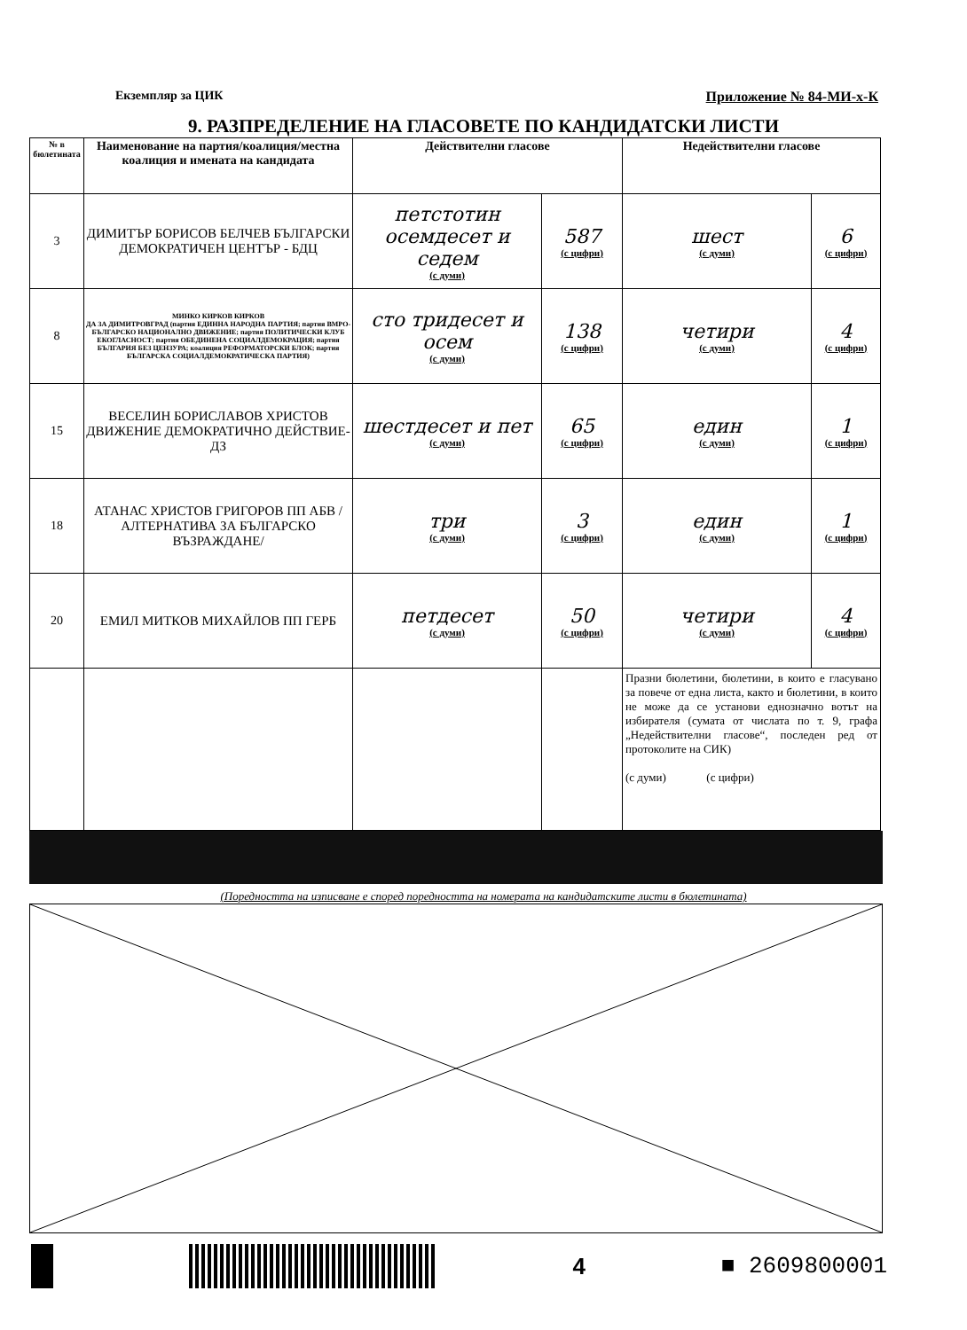Екземпляр за ЦИК Приложение № 84-МИ-х-К
9. РАЗПРЕДЕЛЕНИЕ НА ГЛАСОВЕТЕ ПО КАНДИДАТСКИ ЛИСТИ
| № в бюлетината | Наименование на партия/коалиция/местна коалиция и имената на кандидата | Действителни гласове | | Недействителни гласове | |
| --- | --- | --- | --- | --- | --- |
| 3 | ДИМИТЪР БОРИСОВ БЕЛЧЕВ БЪЛГАРСКИ ДЕМОКРАТИЧЕН ЦЕНТЪР - БДЦ | петстотин осемдесет и седем (с думи) | 587 (с цифри) | шест (с думи) | 6 (с цифри) |
| 8 | МИНКО КИРКОВ КИРКОВ ДА ЗА ДИМИТРОВГРАД (партия ЕДИННА НАРОДНА ПАРТИЯ; партия ВМРО-БЪЛГАРСКО НАЦИОНАЛНО ДВИЖЕНИЕ; партия ПОЛИТИЧЕСКИ КЛУБ ЕКОГЛАСНОСТ; партия ОБЕДИНЕНА СОЦИАЛДЕМОКРАЦИЯ; партия БЪЛГАРИЯ БЕЗ ЦЕНЗУРА; коалиция РЕФОРМАТОРСКИ БЛОК; партия БЪЛГАРСКА СОЦИАЛДЕМОКРАТИЧЕСКА ПАРТИЯ) | сто тридесет и осем (с думи) | 138 (с цифри) | четири (с думи) | 4 (с цифри) |
| 15 | ВЕСЕЛИН БОРИСЛАВОВ ХРИСТОВ ДВИЖЕНИЕ ДЕМОКРАТИЧНО ДЕЙСТВИЕ-ДЗ | шестдесет и пет (с думи) | 65 (с цифри) | един (с думи) | 1 (с цифри) |
| 18 | АТАНАС ХРИСТОВ ГРИГОРОВ ПП АБВ / АЛТЕРНАТИВА ЗА БЪЛГАРСКО ВЪЗРАЖДАНЕ/ | три (с думи) | 3 (с цифри) | един (с думи) | 1 (с цифри) |
| 20 | ЕМИЛ МИТКОВ МИХАЙЛОВ ПП ГЕРБ | петдесет (с думи) | 50 (с цифри) | четири (с думи) | 4 (с цифри) |
| | | | | Празни бюлетини, бюлетини, в които е гласувано за повече от една листа, както и бюлетини, в които не може да се установи еднозначно вотът на избирателя (сумата от числата по т. 9, графа „Недействителни гласове“, последен ред от протоколите на СИК) (с думи) (с цифри) | |
(Поредността на изписване е според поредността на номерата на кандидатските листи в бюлетината)
4 ■ 2609800001